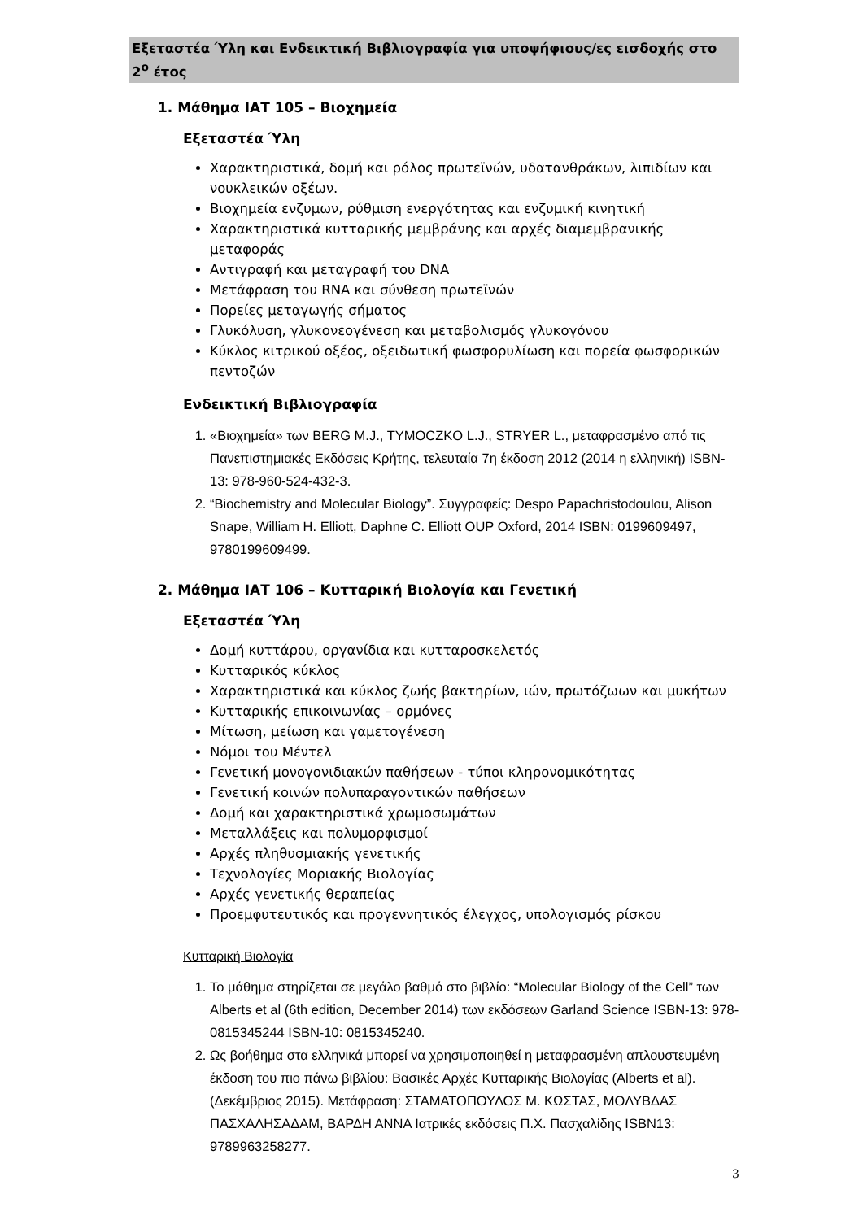Εξεταστέα Ύλη και Ενδεικτική Βιβλιογραφία για υποψήφιους/ες εισδοχής στο 2<sup>ο</sup> έτος
1. Μάθημα ΙΑΤ 105 – Βιοχημεία
Εξεταστέα Ύλη
Χαρακτηριστικά, δομή και ρόλος πρωτεϊνών, υδατανθράκων, λιπιδίων και νουκλεικών οξέων.
Βιοχημεία ενζυμων, ρύθμιση ενεργότητας και ενζυμική κινητική
Χαρακτηριστικά κυτταρικής μεμβράνης και αρχές διαμεμβρανικής μεταφοράς
Αντιγραφή και μεταγραφή του DNA
Μετάφραση του RNA και σύνθεση πρωτεϊνών
Πορείες μεταγωγής σήματος
Γλυκόλυση, γλυκονεογένεση και μεταβολισμός γλυκογόνου
Κύκλος κιτρικού οξέος, οξειδωτική φωσφορυλίωση και πορεία φωσφορικών πεντοζών
Ενδεικτική Βιβλιογραφία
1. «Βιοχημεία» των BERG M.J., TYMOCZKO L.J., STRYER L., μεταφρασμένο από τις Πανεπιστημιακές Εκδόσεις Κρήτης, τελευταία 7η έκδοση 2012 (2014 η ελληνική) ISBN-13: 978-960-524-432-3.
2. “Biochemistry and Molecular Biology”. Συγγραφείς: Despo Papachristodoulou, Alison Snape, William H. Elliott, Daphne C. Elliott OUP Oxford, 2014 ISBN: 0199609497, 9780199609499.
2. Μάθημα ΙΑΤ 106 – Κυτταρική Βιολογία και Γενετική
Εξεταστέα Ύλη
Δομή κυττάρου, οργανίδια και κυτταροσκελετός
Κυτταρικός κύκλος
Χαρακτηριστικά και κύκλος ζωής βακτηρίων, ιών, πρωτόζωων και μυκήτων
Κυτταρικής επικοινωνίας – ορμόνες
Μίτωση, μείωση και γαμετογένεση
Νόμοι του Μέντελ
Γενετική μονογονιδιακών παθήσεων - τύποι κληρονομικότητας
Γενετική κοινών πολυπαραγοντικών παθήσεων
Δομή και χαρακτηριστικά χρωμοσωμάτων
Μεταλλάξεις και πολυμορφισμοί
Αρχές πληθυσμιακής γενετικής
Τεχνολογίες Μοριακής Βιολογίας
Αρχές γενετικής θεραπείας
Προεμφυτευτικός και προγεννητικός έλεγχος, υπολογισμός ρίσκου
Κυτταρική Βιολογία
1. Το μάθημα στηρίζεται σε μεγάλο βαθμό στο βιβλίο: “Molecular Biology of the Cell” των Alberts et al (6th edition, December 2014) των εκδόσεων Garland Science ISBN-13: 978-0815345244 ISBN-10: 0815345240.
2. Ως βοήθημα στα ελληνικά μπορεί να χρησιμοποιηθεί η μεταφρασμένη απλουστευμένη έκδοση του πιο πάνω βιβλίου: Βασικές Αρχές Κυτταρικής Βιολογίας (Alberts et al). (Δεκέμβριος 2015). Μετάφραση: ΣΤΑΜΑΤΟΠΟΥΛΟΣ Μ. ΚΩΣΤΑΣ, ΜΟΛΥΒΔΑΣ ΠΑΣΧΑΛΗΣΑΔΑΜ, ΒΑΡΔΗ ΑΝΝΑ Ιατρικές εκδόσεις Π.Χ. Πασχαλίδης ISBN13: 9789963258277.
3